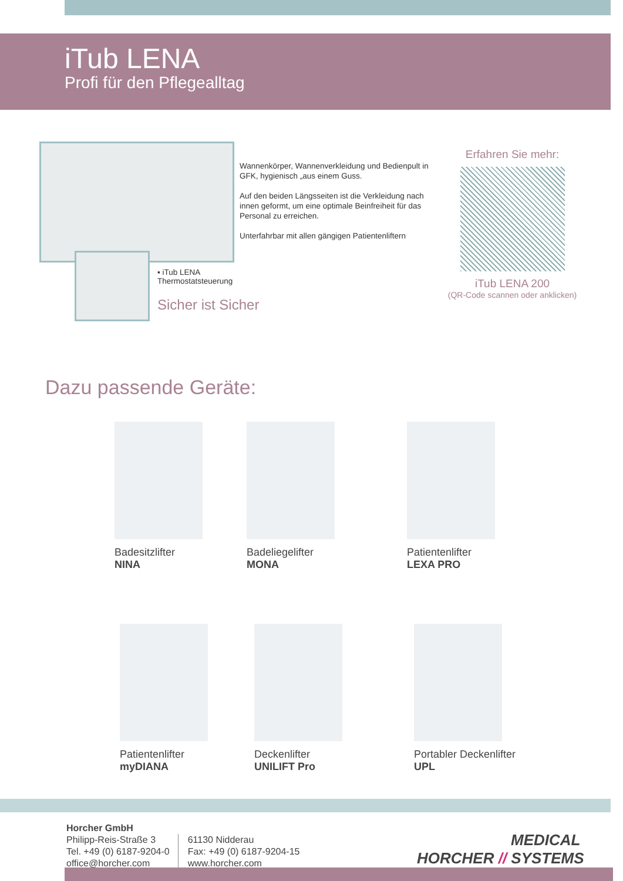iTub LENA
Profi für den Pflegealltag
Wannenkörper, Wannenverkleidung und Bedienpult in GFK, hygienisch „aus einem Guss.
Auf den beiden Längsseiten ist die Verkleidung nach innen geformt, um eine optimale Beinfreiheit für das Personal zu erreichen.
Unterfahrbar mit allen gängigen Patientenliftern
▪ iTub LENA
Thermostatsteuerung
Sicher ist Sicher
Erfahren Sie mehr:
iTub LENA 200
(QR-Code scannen oder anklicken)
Dazu passende Geräte:
Badesitzlifter
NINA
Badeliegelifter
MONA
Patientenlifter
LEXA PRO
Patientenlifter
myDIANA
Deckenlifter
UNILIFT Pro
Portabler Deckenlifter
UPL
Horcher GmbH
Philipp-Reis-Straße 3
Tel. +49 (0) 6187-9204-0
office@horcher.com
61130 Nidderau
Fax: +49 (0) 6187-9204-15
www.horcher.com
MEDICAL
HORCHER // SYSTEMS